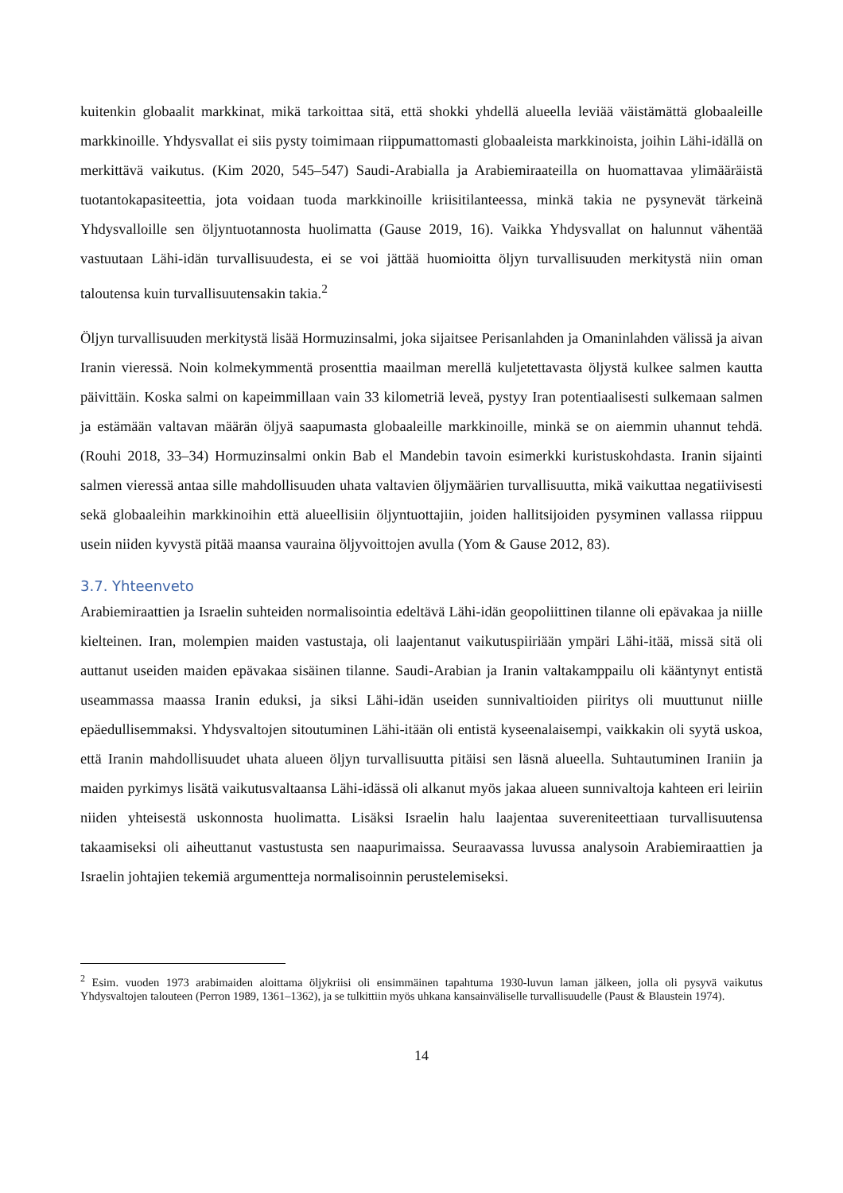kuitenkin globaalit markkinat, mikä tarkoittaa sitä, että shokki yhdellä alueella leviää väistämättä globaaleille markkinoille. Yhdysvallat ei siis pysty toimimaan riippumattomasti globaaleista markkinoista, joihin Lähi-idällä on merkittävä vaikutus. (Kim 2020, 545–547) Saudi-Arabialla ja Arabiemiraateilla on huomattavaa ylimääräistä tuotantokapasiteettia, jota voidaan tuoda markkinoille kriisitilanteessa, minkä takia ne pysynevät tärkeinä Yhdysvalloille sen öljyntuotannosta huolimatta (Gause 2019, 16). Vaikka Yhdysvallat on halunnut vähentää vastuutaan Lähi-idän turvallisuudesta, ei se voi jättää huomioitta öljyn turvallisuuden merkitystä niin oman taloutensa kuin turvallisuutensakin takia.<sup>2</sup>
Öljyn turvallisuuden merkitystä lisää Hormuzinsalmi, joka sijaitsee Perisanlahden ja Omaninlahden välissä ja aivan Iranin vieressä. Noin kolmekymmentä prosenttia maailman merellä kuljetettavasta öljystä kulkee salmen kautta päivittäin. Koska salmi on kapeimmillaan vain 33 kilometriä leveä, pystyy Iran potentiaalisesti sulkemaan salmen ja estämään valtavan määrän öljyä saapumasta globaaleille markkinoille, minkä se on aiemmin uhannut tehdä. (Rouhi 2018, 33–34) Hormuzinsalmi onkin Bab el Mandebin tavoin esimerkki kuristuskohdasta. Iranin sijainti salmen vieressä antaa sille mahdollisuuden uhata valtavien öljymäärien turvallisuutta, mikä vaikuttaa negatiivisesti sekä globaaleihin markkinoihin että alueellisiin öljyntuottajiin, joiden hallitsijoiden pysyminen vallassa riippuu usein niiden kyvystä pitää maansa vauraina öljyvoittojen avulla (Yom & Gause 2012, 83).
3.7. Yhteenveto
Arabiemiraattien ja Israelin suhteiden normalisointia edeltävä Lähi-idän geopoliittinen tilanne oli epävakaa ja niille kielteinen. Iran, molempien maiden vastustaja, oli laajentanut vaikutuspiiriään ympäri Lähi-itää, missä sitä oli auttanut useiden maiden epävakaa sisäinen tilanne. Saudi-Arabian ja Iranin valtakamppailu oli kääntynyt entistä useammassa maassa Iranin eduksi, ja siksi Lähi-idän useiden sunnivaltioiden piiritys oli muuttunut niille epäedullisemmaksi. Yhdysvaltojen sitoutuminen Lähi-itään oli entistä kyseenalaisempi, vaikkakin oli syytä uskoa, että Iranin mahdollisuudet uhata alueen öljyn turvallisuutta pitäisi sen läsnä alueella. Suhtautuminen Iraniin ja maiden pyrkimys lisätä vaikutusvaltaansa Lähi-idässä oli alkanut myös jakaa alueen sunnivaltoja kahteen eri leiriin niiden yhteisestä uskonnosta huolimatta. Lisäksi Israelin halu laajentaa suvereniteettiaan turvallisuutensa takaamiseksi oli aiheuttanut vastustusta sen naapurimaissa. Seuraavassa luvussa analysoin Arabiemiraattien ja Israelin johtajien tekemiä argumentteja normalisoinnin perustelemiseksi.
<sup>2</sup> Esim. vuoden 1973 arabimaiden aloittama öljykriisi oli ensimmäinen tapahtuma 1930-luvun laman jälkeen, jolla oli pysyvä vaikutus Yhdysvaltojen talouteen (Perron 1989, 1361–1362), ja se tulkittiin myös uhkana kansainväliselle turvallisuudelle (Paust & Blaustein 1974).
14